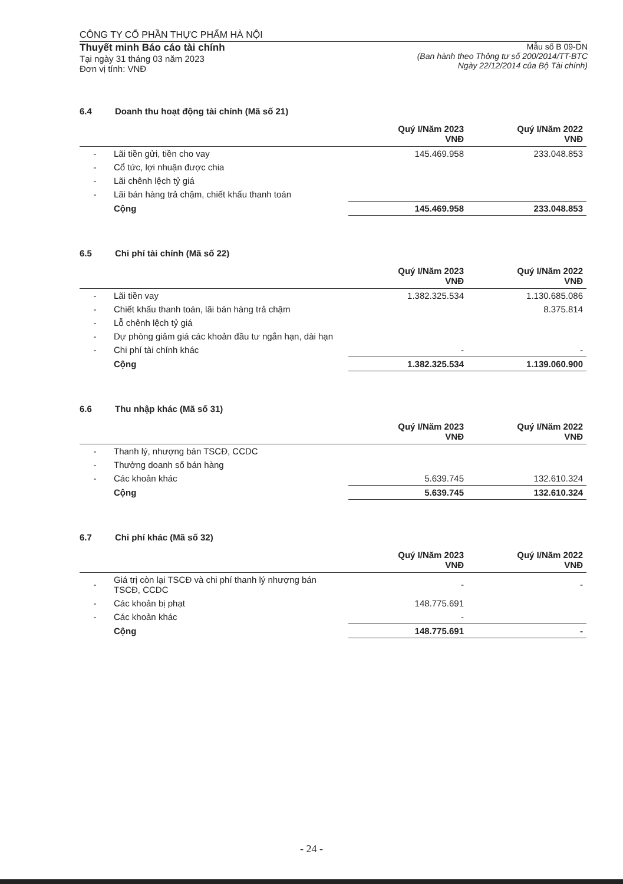CÔNG TY CỔ PHẦN THỰC PHẨM HÀ NỘI
Thuyết minh Báo cáo tài chính
Tại ngày 31 tháng 03 năm 2023
Đơn vị tính: VNĐ
Mẫu số B 09-DN
(Ban hành theo Thông tư số 200/2014/TT-BTC
Ngày 22/12/2014 của Bộ Tài chính)
6.4 Doanh thu hoạt động tài chính (Mã số 21)
| | | Quý I/Năm 2023 VNĐ | Quý I/Năm 2022 VNĐ |
| --- | --- | --- | --- |
| - | Lãi tiền gửi, tiền cho vay | 145.469.958 | 233.048.853 |
| - | Cổ tức, lợi nhuận được chia | | |
| - | Lãi chênh lệch tỷ giá | | |
| - | Lãi bán hàng trả chậm, chiết khấu thanh toán | | |
| | Cộng | 145.469.958 | 233.048.853 |
6.5 Chi phí tài chính (Mã số 22)
| | | Quý I/Năm 2023 VNĐ | Quý I/Năm 2022 VNĐ |
| --- | --- | --- | --- |
| - | Lãi tiền vay | 1.382.325.534 | 1.130.685.086 |
| - | Chiết khấu thanh toán, lãi bán hàng trả chậm | | 8.375.814 |
| - | Lỗ chênh lệch tỷ giá | | |
| - | Dự phòng giảm giá các khoản đầu tư ngắn hạn, dài hạn | | |
| - | Chi phí tài chính khác | - | - |
| | Cộng | 1.382.325.534 | 1.139.060.900 |
6.6 Thu nhập khác (Mã số 31)
| | | Quý I/Năm 2023 VNĐ | Quý I/Năm 2022 VNĐ |
| --- | --- | --- | --- |
| - | Thanh lý, nhượng bán TSCĐ, CCDC | | |
| - | Thưởng doanh số bán hàng | | |
| - | Các khoản khác | 5.639.745 | 132.610.324 |
| | Cộng | 5.639.745 | 132.610.324 |
6.7 Chi phí khác (Mã số 32)
| | | Quý I/Năm 2023 VNĐ | Quý I/Năm 2022 VNĐ |
| --- | --- | --- | --- |
| - | Giá trị còn lại TSCĐ và chi phí thanh lý nhượng bán TSCĐ, CCDC | - | - |
| - | Các khoản bị phạt | 148.775.691 | |
| - | Các khoản khác | - | |
| | Cộng | 148.775.691 | - |
- 24 -